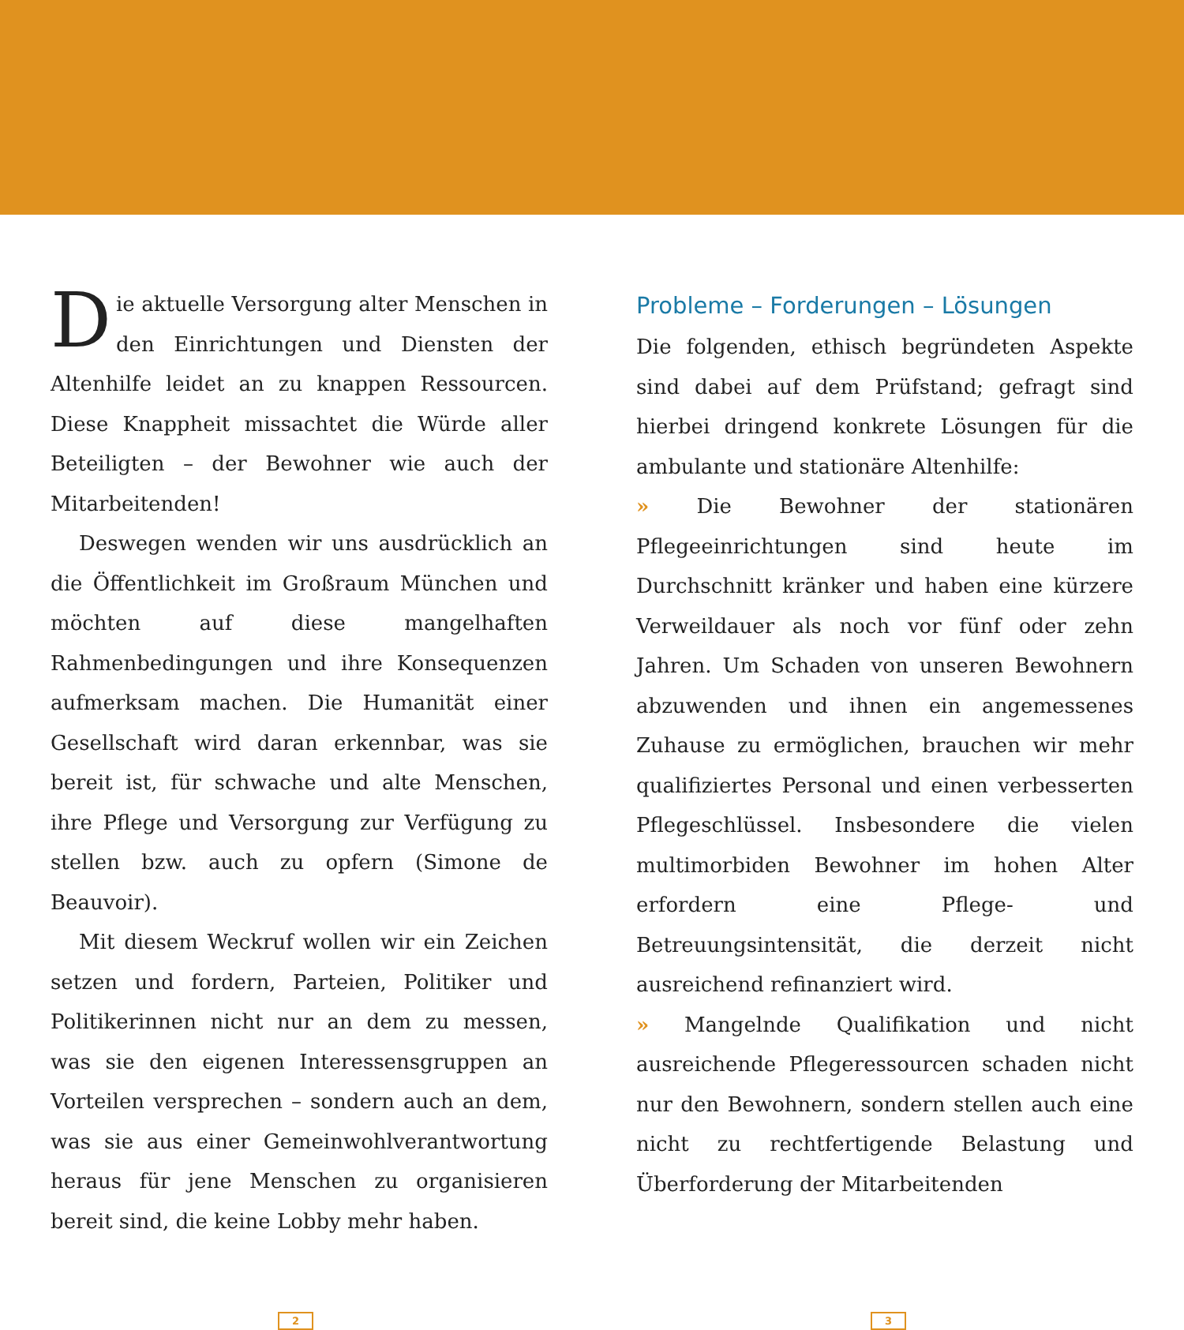Die aktuelle Versorgung alter Menschen in den Einrichtungen und Diensten der Altenhilfe leidet an zu knappen Ressourcen. Diese Knappheit missachtet die Würde aller Beteiligten – der Bewohner wie auch der Mitarbeitenden!
Deswegen wenden wir uns ausdrücklich an die Öffentlichkeit im Großraum München und möchten auf diese mangelhaften Rahmenbedingungen und ihre Konsequenzen aufmerksam machen. Die Humanität einer Gesellschaft wird daran erkennbar, was sie bereit ist, für schwache und alte Menschen, ihre Pflege und Versorgung zur Verfügung zu stellen bzw. auch zu opfern (Simone de Beauvoir).
Mit diesem Weckruf wollen wir ein Zeichen setzen und fordern, Parteien, Politiker und Politikerinnen nicht nur an dem zu messen, was sie den eigenen Interessensgruppen an Vorteilen versprechen – sondern auch an dem, was sie aus einer Gemeinwohlverantwortung heraus für jene Menschen zu organisieren bereit sind, die keine Lobby mehr haben.
Probleme – Forderungen – Lösungen
Die folgenden, ethisch begründeten Aspekte sind dabei auf dem Prüfstand; gefragt sind hierbei dringend konkrete Lösungen für die ambulante und stationäre Altenhilfe:
» Die Bewohner der stationären Pflegeeinrichtungen sind heute im Durchschnitt kränker und haben eine kürzere Verweildauer als noch vor fünf oder zehn Jahren. Um Schaden von unseren Bewohnern abzuwenden und ihnen ein angemessenes Zuhause zu ermöglichen, brauchen wir mehr qualifiziertes Personal und einen verbesserten Pflegeschlüssel. Insbesondere die vielen multimorbiden Bewohner im hohen Alter erfordern eine Pflege- und Betreuungsintensität, die derzeit nicht ausreichend refinanziert wird.
» Mangelnde Qualifikation und nicht ausreichende Pflegeressourcen schaden nicht nur den Bewohnern, sondern stellen auch eine nicht zu rechtfertigende Belastung und Überforderung der Mitarbeitenden
2 3